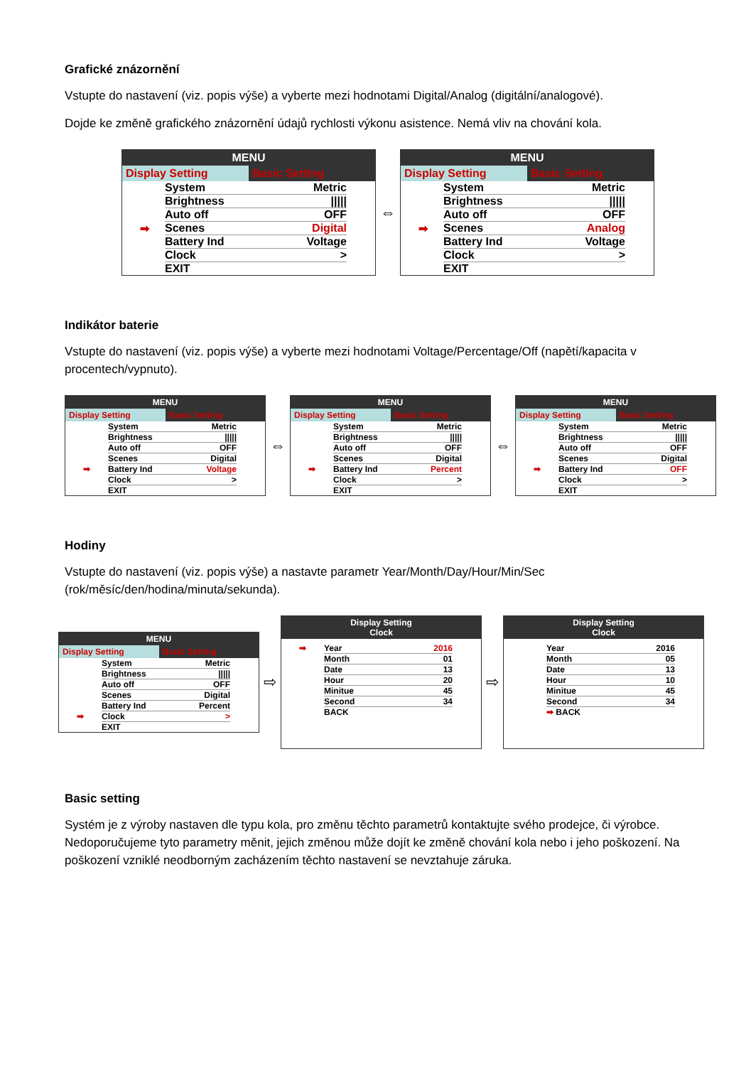Grafické znázornění
Vstupte do nastavení (viz. popis výše) a vyberte mezi hodnotami Digital/Analog (digitální/analogové).
Dojde ke změně grafického znázornění údajů rychlosti výkonu asistence. Nemá vliv na chování kola.
MENU
Display Setting Basic Setting
System Metric
Brightness |||||
Auto off OFF
➡ Scenes Digital
Battery Ind Voltage
Clock >
EXIT
⇔
MENU
Display Setting Basic Setting
System Metric
Brightness |||||
Auto off OFF
➡ Scenes Analog
Battery Ind Voltage
Clock >
EXIT
Indikátor baterie
Vstupte do nastavení (viz. popis výše) a vyberte mezi hodnotami Voltage/Percentage/Off (napětí/kapacita v procentech/vypnuto).
MENU
Display Setting Basic Setting
System Metric
Brightness |||||
Auto off OFF
Scenes Digital
➡ Battery Ind Voltage
Clock >
EXIT
⇔
MENU
Display Setting Basic Setting
System Metric
Brightness |||||
Auto off OFF
Scenes Digital
➡ Battery Ind Percent
Clock >
EXIT
⇔
MENU
Display Setting Basic Setting
System Metric
Brightness |||||
Auto off OFF
Scenes Digital
➡ Battery Ind OFF
Clock >
EXIT
Hodiny
Vstupte do nastavení (viz. popis výše) a nastavte parametr Year/Month/Day/Hour/Min/Sec (rok/měsíc/den/hodina/minuta/sekunda).
MENU
Display Setting Basic Setting
System Metric
Brightness |||||
Auto off OFF
Scenes Digital
Battery Ind Percent
➡ Clock >
EXIT
⇨
Display Setting
Clock
➡ Year 2016
Month 01
Date 13
Hour 20
Minitue 45
Second 34
BACK
⇨
Display Setting
Clock
Year 2016
Month 05
Date 13
Hour 10
Minitue 45
Second 34
➡ BACK
Basic setting
Systém je z výroby nastaven dle typu kola, pro změnu těchto parametrů kontaktujte svého prodejce, či výrobce. Nedoporučujeme tyto parametry měnit, jejich změnou může dojít ke změně chování kola nebo i jeho poškození. Na poškození vzniklé neodborným zacházením těchto nastavení se nevztahuje záruka.